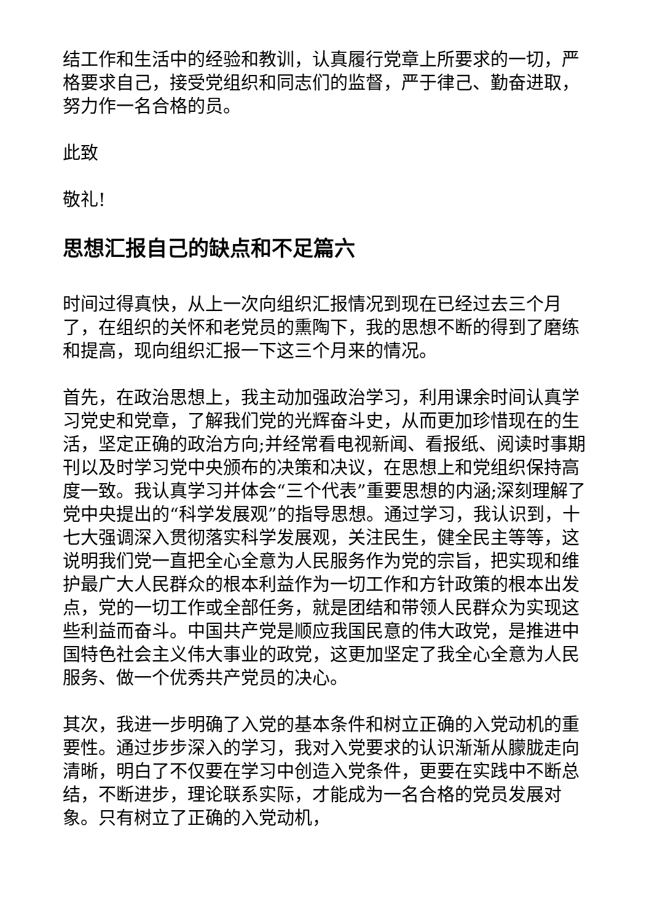结工作和生活中的经验和教训，认真履行党章上所要求的一切，严格要求自己，接受党组织和同志们的监督，严于律己、勤奋进取，努力作一名合格的员。
此致
敬礼!
思想汇报自己的缺点和不足篇六
时间过得真快，从上一次向组织汇报情况到现在已经过去三个月了，在组织的关怀和老党员的熏陶下，我的思想不断的得到了磨练和提高，现向组织汇报一下这三个月来的情况。
首先，在政治思想上，我主动加强政治学习，利用课余时间认真学习党史和党章，了解我们党的光辉奋斗史，从而更加珍惜现在的生活，坚定正确的政治方向;并经常看电视新闻、看报纸、阅读时事期刊以及时学习党中央颁布的决策和决议，在思想上和党组织保持高度一致。我认真学习并体会“三个代表”重要思想的内涵;深刻理解了党中央提出的“科学发展观”的指导思想。通过学习，我认识到，十七大强调深入贯彻落实科学发展观，关注民生，健全民主等等，这说明我们党一直把全心全意为人民服务作为党的宗旨，把实现和维护最广大人民群众的根本利益作为一切工作和方针政策的根本出发点，党的一切工作或全部任务，就是团结和带领人民群众为实现这些利益而奋斗。中国共产党是顺应我国民意的伟大政党，是推进中国特色社会主义伟大事业的政党，这更加坚定了我全心全意为人民服务、做一个优秀共产党员的决心。
其次，我进一步明确了入党的基本条件和树立正确的入党动机的重要性。通过步步深入的学习，我对入党要求的认识渐渐从朦胧走向清晰，明白了不仅要在学习中创造入党条件，更要在实践中不断总结，不断进步，理论联系实际，才能成为一名合格的党员发展对象。只有树立了正确的入党动机，